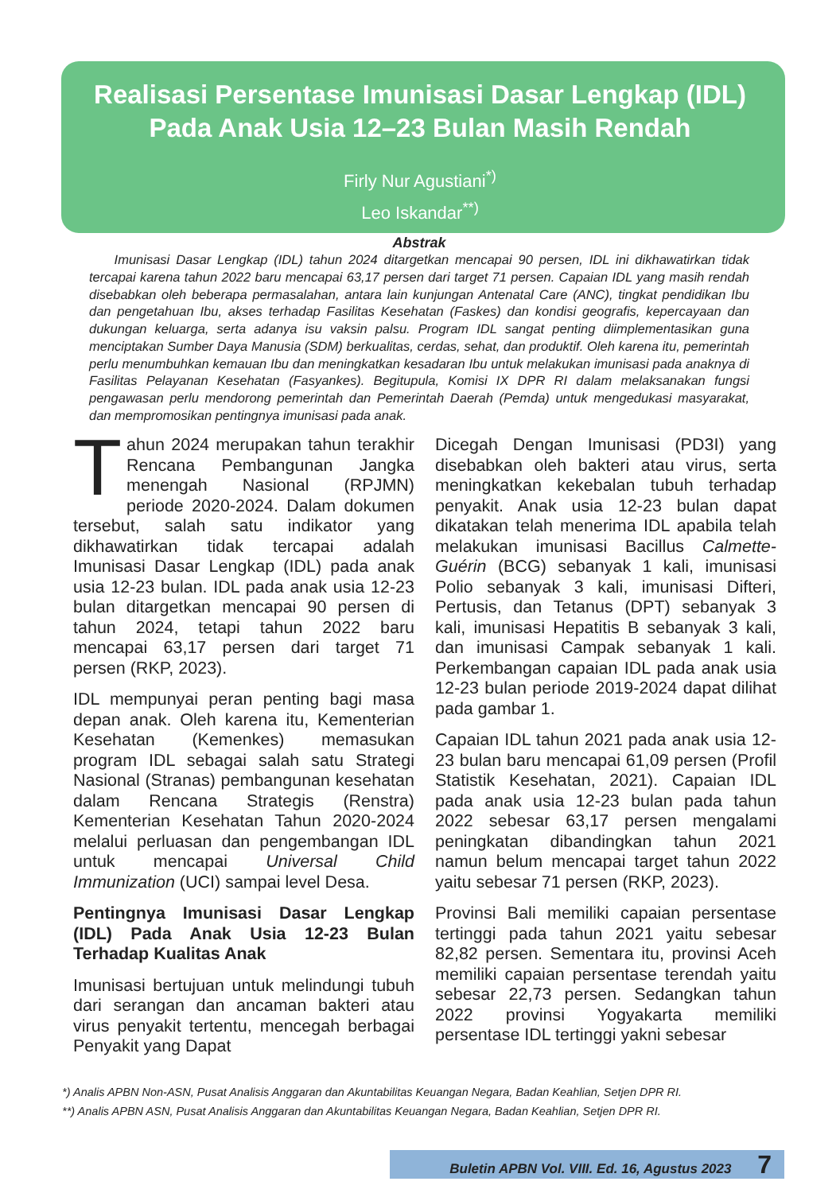Realisasi Persentase Imunisasi Dasar Lengkap (IDL)
Pada Anak Usia 12–23 Bulan Masih Rendah
Firly Nur Agustiani<sup>*)</sup>
Leo Iskandar<sup>**)</sup>
Abstrak
Imunisasi Dasar Lengkap (IDL) tahun 2024 ditargetkan mencapai 90 persen, IDL ini dikhawatirkan tidak tercapai karena tahun 2022 baru mencapai 63,17 persen dari target 71 persen. Capaian IDL yang masih rendah disebabkan oleh beberapa permasalahan, antara lain kunjungan Antenatal Care (ANC), tingkat pendidikan Ibu dan pengetahuan Ibu, akses terhadap Fasilitas Kesehatan (Faskes) dan kondisi geografis, kepercayaan dan dukungan keluarga, serta adanya isu vaksin palsu. Program IDL sangat penting diimplementasikan guna menciptakan Sumber Daya Manusia (SDM) berkualitas, cerdas, sehat, dan produktif. Oleh karena itu, pemerintah perlu menumbuhkan kemauan Ibu dan meningkatkan kesadaran Ibu untuk melakukan imunisasi pada anaknya di Fasilitas Pelayanan Kesehatan (Fasyankes). Begitupula, Komisi IX DPR RI dalam melaksanakan fungsi pengawasan perlu mendorong pemerintah dan Pemerintah Daerah (Pemda) untuk mengedukasi masyarakat, dan mempromosikan pentingnya imunisasi pada anak.
Tahun 2024 merupakan tahun terakhir Rencana Pembangunan Jangka menengah Nasional (RPJMN) periode 2020-2024. Dalam dokumen tersebut, salah satu indikator yang dikhawatirkan tidak tercapai adalah Imunisasi Dasar Lengkap (IDL) pada anak usia 12-23 bulan. IDL pada anak usia 12-23 bulan ditargetkan mencapai 90 persen di tahun 2024, tetapi tahun 2022 baru mencapai 63,17 persen dari target 71 persen (RKP, 2023).
IDL mempunyai peran penting bagi masa depan anak. Oleh karena itu, Kementerian Kesehatan (Kemenkes) memasukan program IDL sebagai salah satu Strategi Nasional (Stranas) pembangunan kesehatan dalam Rencana Strategis (Renstra) Kementerian Kesehatan Tahun 2020-2024 melalui perluasan dan pengembangan IDL untuk mencapai Universal Child Immunization (UCI) sampai level Desa.
Pentingnya Imunisasi Dasar Lengkap (IDL) Pada Anak Usia 12-23 Bulan Terhadap Kualitas Anak
Imunisasi bertujuan untuk melindungi tubuh dari serangan dan ancaman bakteri atau virus penyakit tertentu, mencegah berbagai Penyakit yang Dapat
Dicegah Dengan Imunisasi (PD3I) yang disebabkan oleh bakteri atau virus, serta meningkatkan kekebalan tubuh terhadap penyakit. Anak usia 12-23 bulan dapat dikatakan telah menerima IDL apabila telah melakukan imunisasi Bacillus Calmette-Guérin (BCG) sebanyak 1 kali, imunisasi Polio sebanyak 3 kali, imunisasi Difteri, Pertusis, dan Tetanus (DPT) sebanyak 3 kali, imunisasi Hepatitis B sebanyak 3 kali, dan imunisasi Campak sebanyak 1 kali. Perkembangan capaian IDL pada anak usia 12-23 bulan periode 2019-2024 dapat dilihat pada gambar 1.
Capaian IDL tahun 2021 pada anak usia 12-23 bulan baru mencapai 61,09 persen (Profil Statistik Kesehatan, 2021). Capaian IDL pada anak usia 12-23 bulan pada tahun 2022 sebesar 63,17 persen mengalami peningkatan dibandingkan tahun 2021 namun belum mencapai target tahun 2022 yaitu sebesar 71 persen (RKP, 2023).
Provinsi Bali memiliki capaian persentase tertinggi pada tahun 2021 yaitu sebesar 82,82 persen. Sementara itu, provinsi Aceh memiliki capaian persentase terendah yaitu sebesar 22,73 persen. Sedangkan tahun 2022 provinsi Yogyakarta memiliki persentase IDL tertinggi yakni sebesar
*) Analis APBN Non-ASN, Pusat Analisis Anggaran dan Akuntabilitas Keuangan Negara, Badan Keahlian, Setjen DPR RI.
**) Analis APBN ASN, Pusat Analisis Anggaran dan Akuntabilitas Keuangan Negara, Badan Keahlian, Setjen DPR RI.
Buletin APBN Vol. VIII. Ed. 16, Agustus 2023 7